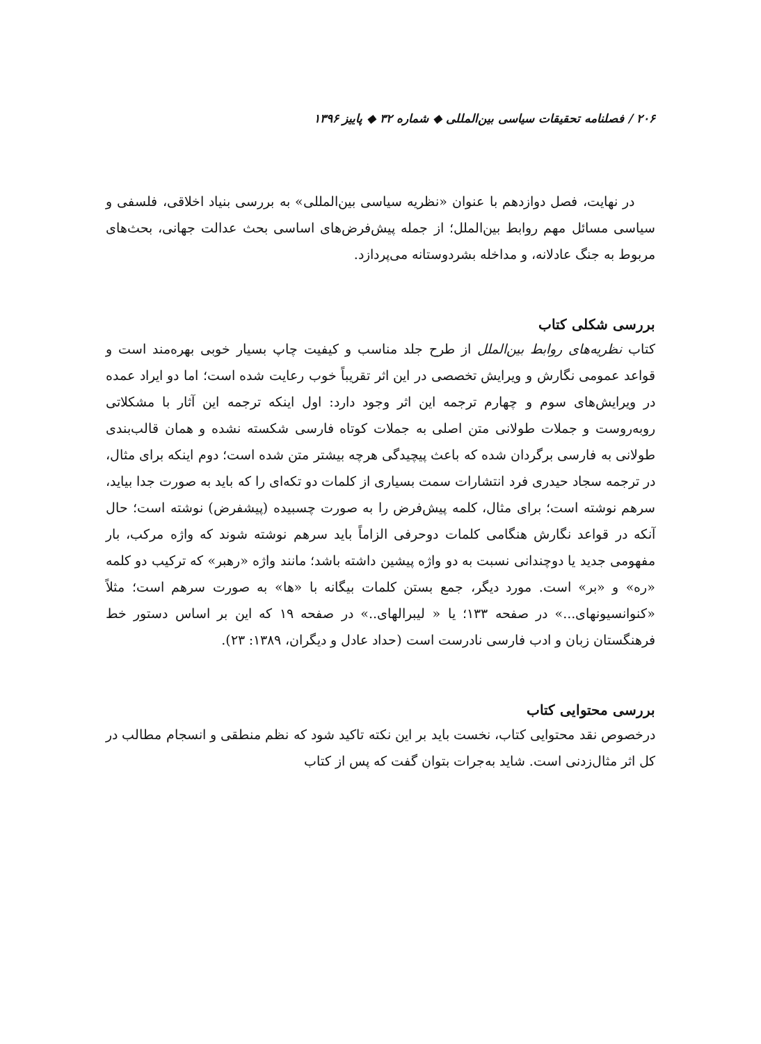۲۰۶ / فصلنامه تحقیقات سیاسی بین‌المللی ◆ شماره ۳۲ ◆ پاییز ۱۳۹۶
در نهایت، فصل دوازدهم با عنوان «نظریه سیاسی بین‌المللی» به بررسی بنیاد اخلاقی، فلسفی و سیاسی مسائل مهم روابط بین‌الملل؛ از جمله پیش‌فرض‌های اساسی بحث عدالت جهانی، بحث‌های مربوط به جنگ عادلانه، و مداخله بشردوستانه می‌پردازد.
بررسی شکلی کتاب
کتاب نظریه‌های روابط بین‌الملل از طرح جلد مناسب و کیفیت چاپ بسیار خوبی بهره‌مند است و قواعد عمومی نگارش و ویرایش تخصصی در این اثر تقریباً خوب رعایت شده است؛ اما دو ایراد عمده در ویرایش‌های سوم و چهارم ترجمه این اثر وجود دارد: اول اینکه ترجمه این آثار با مشکلاتی روبه‌روست و جملات طولانی متن اصلی به جملات کوتاه فارسی شکسته نشده و همان قالب‌بندی طولانی به فارسی برگردان شده که باعث پیچیدگی هرچه بیشتر متن شده است؛ دوم اینکه برای مثال، در ترجمه سجاد حیدری فرد انتشارات سمت بسیاری از کلمات دو تکه‌ای را که باید به صورت جدا بیاید، سرهم نوشته است؛ برای مثال، کلمه پیش‌فرض را به صورت چسبیده (پیشفرض) نوشته است؛ حال آنکه در قواعد نگارش هنگامی کلمات دوحرفی الزاماً باید سرهم نوشته شوند که واژه مرکب، بار مفهومی جدید یا دوچندانی نسبت به دو واژه پیشین داشته باشد؛ مانند واژه «رهبر» که ترکیب دو کلمه «ره» و «بر» است. مورد دیگر، جمع بستن کلمات بیگانه با «ها» به صورت سرهم است؛ مثلاً «کنوانسیونهای...» در صفحه ۱۳۳؛ یا « لیبرالهای..» در صفحه ۱۹ که این بر اساس دستور خط فرهنگستان زبان و ادب فارسی نادرست است (حداد عادل و دیگران، ۱۳۸۹: ۲۳).
بررسی محتوایی کتاب
درخصوص نقد محتوایی کتاب، نخست باید بر این نکته تاکید شود که نظم منطقی و انسجام مطالب در کل اثر مثال‌زدنی است. شاید به‌جرات بتوان گفت که پس از کتاب